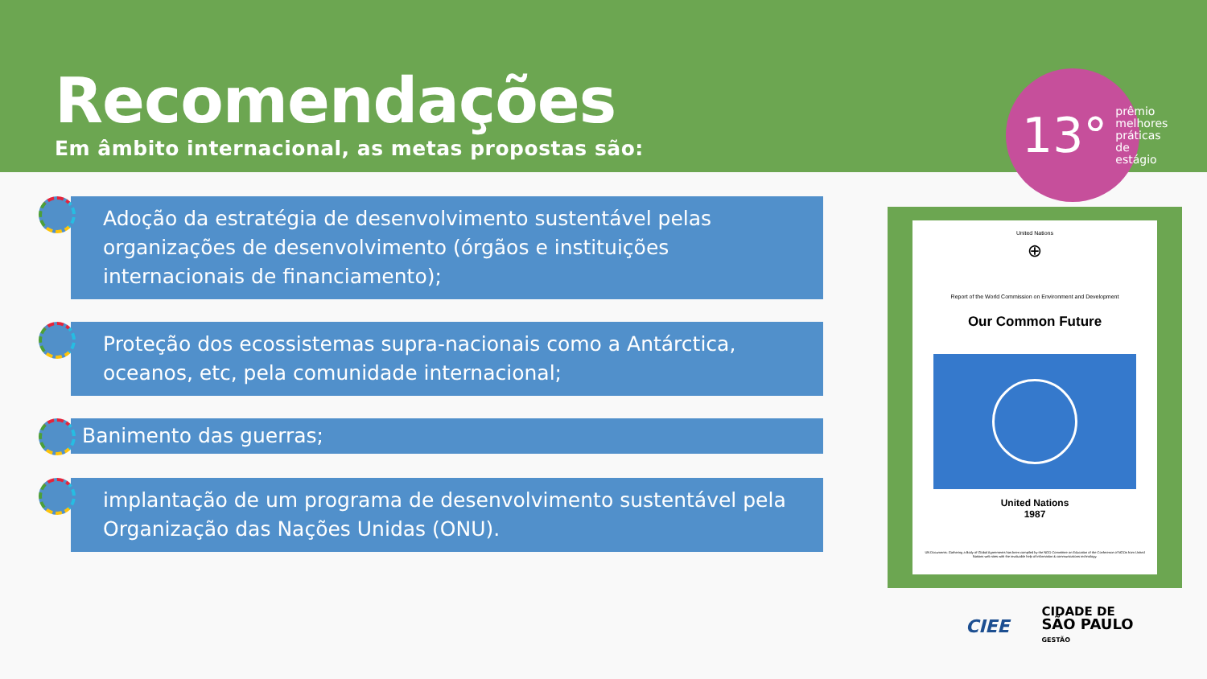Recomendações
Em âmbito internacional, as metas propostas são:
13° prêmio
melhores
práticas
de estágio
Adoção da estratégia de desenvolvimento sustentável pelas organizações de desenvolvimento (órgãos e instituições internacionais de financiamento);
Proteção dos ecossistemas supra-nacionais como a Antárctica, oceanos, etc, pela comunidade internacional;
Banimento das guerras;
implantação de um programa de desenvolvimento sustentável pela Organização das Nações Unidas (ONU).
United Nations
⊕
Report of the World Commission on Environment and Development
Our Common Future
United Nations
1987
UN Documents: Gathering a Body of Global Agreements has been compiled by the NGO Committee on Education of the Conference of NGOs from United Nations web sites with the invaluable help of information & communications technology.
CIEE CIDADE DE
SÃO PAULO
GESTÃO